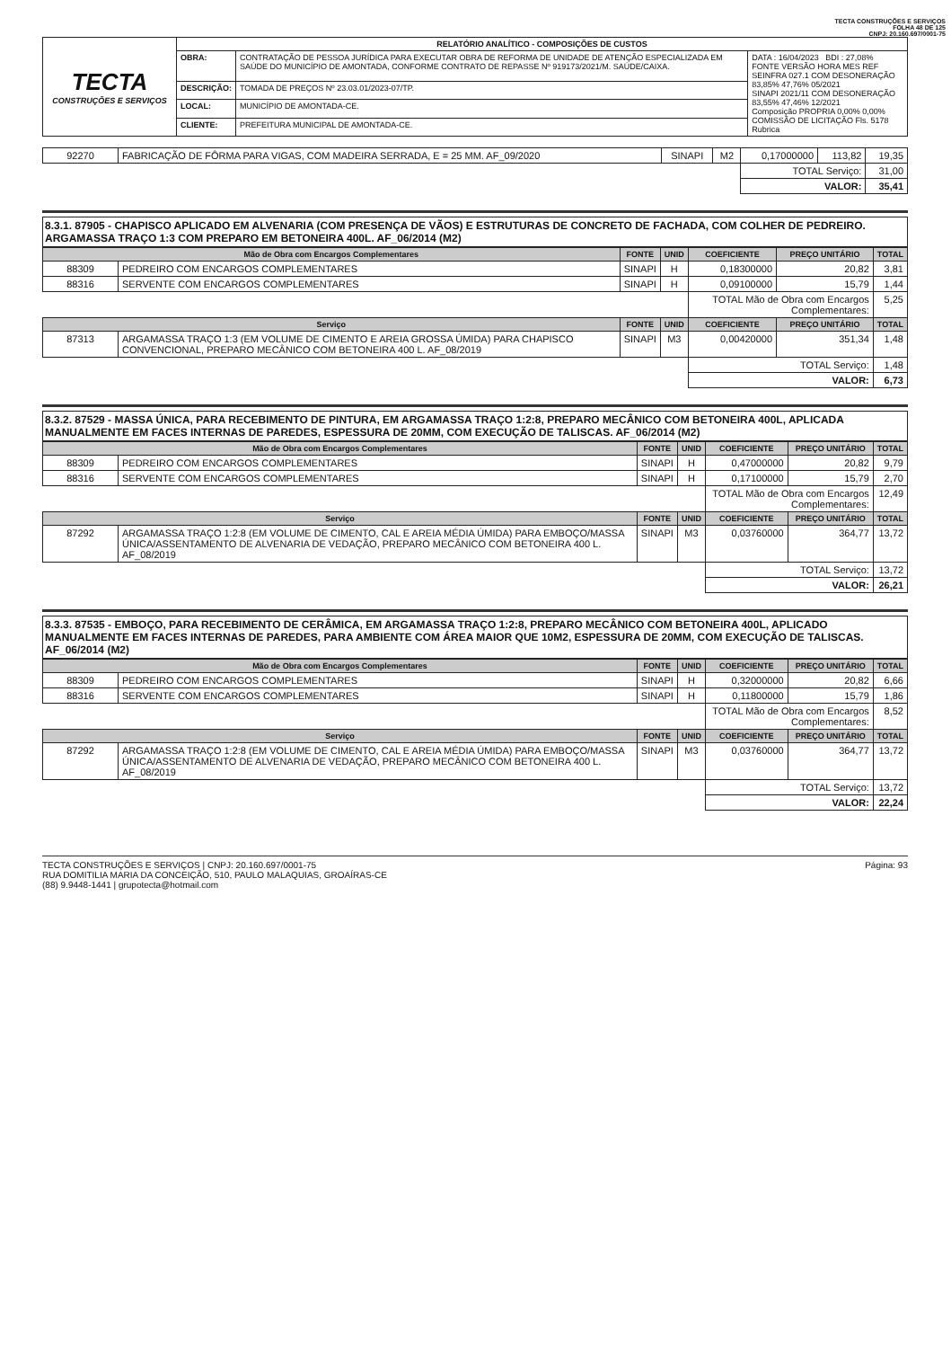TECTA CONSTRUÇÕES E SERVIÇOS
FOLHA 48 DE 125
CNPJ: 20.160.697/0001-75
| TECTA CONSTRUÇÕES E SERVIÇOS | RELATÓRIO ANALÍTICO - COMPOSIÇÕES DE CUSTOS | | |
| | OBRA: | CONTRATAÇÃO DE PESSOA JURÍDICA PARA EXECUTAR OBRA DE REFORMA DE UNIDADE DE ATENÇÃO ESPECIALIZADA EM SAÚDE DO MUNICÍPIO DE AMONTADA, CONFORME CONTRATO DE REPASSE Nº 919173/2021/M. SAÚDE/CAIXA. | DATA : 16/04/2023 BDI : 27,08% FONTE VERSÃO HORA MES REF SEINFRA 027.1 COM DESONERAÇÃO 83,85% 47,76% 05/2021 SINAPI 2021/11 COM DESONERAÇÃO 83,55% 47,46% 12/2021 Composição PROPRIA 0,00% 0,00% COMISSÃO DE LICITAÇÃO Fls. 5178 Rubrica |
| | DESCRIÇÃO: | TOMADA DE PREÇOS Nº 23.03.01/2023-07/TP. | |
| | LOCAL: | MUNICÍPIO DE AMONTADA-CE. | |
| | CLIENTE: | PREFEITURA MUNICIPAL DE AMONTADA-CE. | |
| 92270 | FABRICAÇÃO DE FÔRMA PARA VIGAS, COM MADEIRA SERRADA, E = 25 MM. AF_09/2020 | SINAPI | M2 | 0,17000000 | 113,82 | 19,35 |
| | | | | TOTAL Serviço: | | 31,00 |
| | | | | VALOR: | | 35,41 |
8.3.1. 87905 - CHAPISCO APLICADO EM ALVENARIA (COM PRESENÇA DE VÃOS) E ESTRUTURAS DE CONCRETO DE FACHADA, COM COLHER DE PEDREIRO. ARGAMASSA TRAÇO 1:3 COM PREPARO EM BETONEIRA 400L. AF_06/2014 (M2)
| Mão de Obra com Encargos Complementares | | FONTE | UNID | COEFICIENTE | PREÇO UNITÁRIO | TOTAL |
| --- | --- | --- | --- | --- | --- | --- |
| 88309 | PEDREIRO COM ENCARGOS COMPLEMENTARES | SINAPI | H | 0,18300000 | 20,82 | 3,81 |
| 88316 | SERVENTE COM ENCARGOS COMPLEMENTARES | SINAPI | H | 0,09100000 | 15,79 | 1,44 |
| | | | | TOTAL Mão de Obra com Encargos Complementares: | | 5,25 |
| Serviço | | FONTE | UNID | COEFICIENTE | PREÇO UNITÁRIO | TOTAL |
| 87313 | ARGAMASSA TRAÇO 1:3 (EM VOLUME DE CIMENTO E AREIA GROSSA ÚMIDA) PARA CHAPISCO CONVENCIONAL, PREPARO MECÂNICO COM BETONEIRA 400 L. AF_08/2019 | SINAPI | M3 | 0,00420000 | 351,34 | 1,48 |
| | | | | TOTAL Serviço: | | 1,48 |
| | | | | VALOR: | | 6,73 |
8.3.2. 87529 - MASSA ÚNICA, PARA RECEBIMENTO DE PINTURA, EM ARGAMASSA TRAÇO 1:2:8, PREPARO MECÂNICO COM BETONEIRA 400L, APLICADA MANUALMENTE EM FACES INTERNAS DE PAREDES, ESPESSURA DE 20MM, COM EXECUÇÃO DE TALISCAS. AF_06/2014 (M2)
| Mão de Obra com Encargos Complementares | | FONTE | UNID | COEFICIENTE | PREÇO UNITÁRIO | TOTAL |
| --- | --- | --- | --- | --- | --- | --- |
| 88309 | PEDREIRO COM ENCARGOS COMPLEMENTARES | SINAPI | H | 0,47000000 | 20,82 | 9,79 |
| 88316 | SERVENTE COM ENCARGOS COMPLEMENTARES | SINAPI | H | 0,17100000 | 15,79 | 2,70 |
| | | | | TOTAL Mão de Obra com Encargos Complementares: | | 12,49 |
| Serviço | | FONTE | UNID | COEFICIENTE | PREÇO UNITÁRIO | TOTAL |
| 87292 | ARGAMASSA TRAÇO 1:2:8 (EM VOLUME DE CIMENTO, CAL E AREIA MÉDIA ÚMIDA) PARA EMBOÇO/MASSA ÚNICA/ASSENTAMENTO DE ALVENARIA DE VEDAÇÃO, PREPARO MECÂNICO COM BETONEIRA 400 L. AF_08/2019 | SINAPI | M3 | 0,03760000 | 364,77 | 13,72 |
| | | | | TOTAL Serviço: | | 13,72 |
| | | | | VALOR: | | 26,21 |
8.3.3. 87535 - EMBOÇO, PARA RECEBIMENTO DE CERÂMICA, EM ARGAMASSA TRAÇO 1:2:8, PREPARO MECÂNICO COM BETONEIRA 400L, APLICADO MANUALMENTE EM FACES INTERNAS DE PAREDES, PARA AMBIENTE COM ÁREA MAIOR QUE 10M2, ESPESSURA DE 20MM, COM EXECUÇÃO DE TALISCAS. AF_06/2014 (M2)
| Mão de Obra com Encargos Complementares | | FONTE | UNID | COEFICIENTE | PREÇO UNITÁRIO | TOTAL |
| --- | --- | --- | --- | --- | --- | --- |
| 88309 | PEDREIRO COM ENCARGOS COMPLEMENTARES | SINAPI | H | 0,32000000 | 20,82 | 6,66 |
| 88316 | SERVENTE COM ENCARGOS COMPLEMENTARES | SINAPI | H | 0,11800000 | 15,79 | 1,86 |
| | | | | TOTAL Mão de Obra com Encargos Complementares: | | 8,52 |
| Serviço | | FONTE | UNID | COEFICIENTE | PREÇO UNITÁRIO | TOTAL |
| 87292 | ARGAMASSA TRAÇO 1:2:8 (EM VOLUME DE CIMENTO, CAL E AREIA MÉDIA ÚMIDA) PARA EMBOÇO/MASSA ÚNICA/ASSENTAMENTO DE ALVENARIA DE VEDAÇÃO, PREPARO MECÂNICO COM BETONEIRA 400 L. AF_08/2019 | SINAPI | M3 | 0,03760000 | 364,77 | 13,72 |
| | | | | TOTAL Serviço: | | 13,72 |
| | | | | VALOR: | | 22,24 |
TECTA CONSTRUÇÕES E SERVIÇOS | CNPJ: 20.160.697/0001-75
RUA DOMITILIA MARIA DA CONCEIÇÃO, 510, PAULO MALAQUIAS, GROAÍRAS-CE
(88) 9.9448-1441 | grupotecta@hotmail.com
Página: 93